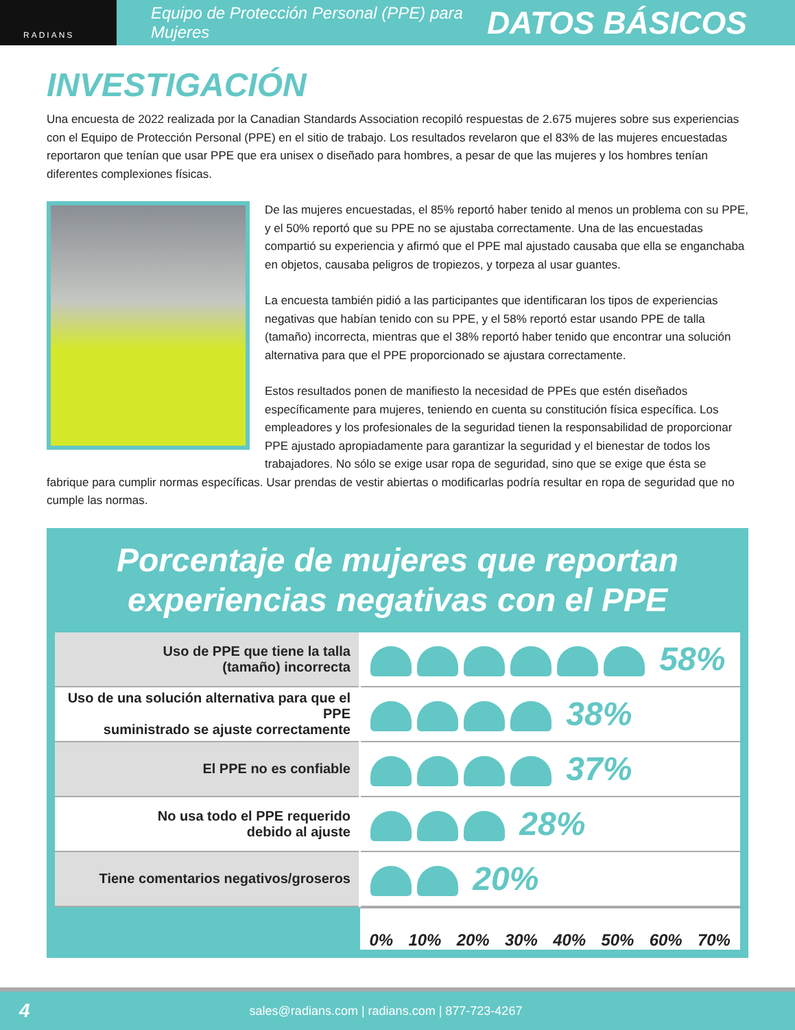RADIANS
Equipo de Protección Personal (PPE) para Mujeres
DATOS BÁSICOS
INVESTIGACIÓN
Una encuesta de 2022 realizada por la Canadian Standards Association recopiló respuestas de 2.675 mujeres sobre sus experiencias con el Equipo de Protección Personal (PPE) en el sitio de trabajo. Los resultados revelaron que el 83% de las mujeres encuestadas reportaron que tenían que usar PPE que era unisex o diseñado para hombres, a pesar de que las mujeres y los hombres tenían diferentes complexiones físicas.
De las mujeres encuestadas, el 85% reportó haber tenido al menos un problema con su PPE, y el 50% reportó que su PPE no se ajustaba correctamente. Una de las encuestadas compartió su experiencia y afirmó que el PPE mal ajustado causaba que ella se enganchaba en objetos, causaba peligros de tropiezos, y torpeza al usar guantes.
La encuesta también pidió a las participantes que identificaran los tipos de experiencias negativas que habían tenido con su PPE, y el 58% reportó estar usando PPE de talla (tamaño) incorrecta, mientras que el 38% reportó haber tenido que encontrar una solución alternativa para que el PPE proporcionado se ajustara correctamente.
Estos resultados ponen de manifiesto la necesidad de PPEs que estén diseñados específicamente para mujeres, teniendo en cuenta su constitución física específica. Los empleadores y los profesionales de la seguridad tienen la responsabilidad de proporcionar PPE ajustado apropiadamente para garantizar la seguridad y el bienestar de todos los trabajadores. No sólo se exige usar ropa de seguridad, sino que se exige que ésta se fabrique para cumplir normas específicas. Usar prendas de vestir abiertas o modificarlas podría resultar en ropa de seguridad que no cumple las normas.
Porcentaje de mujeres que reportan experiencias negativas con el PPE
| Uso de PPE que tiene la talla (tamaño) incorrecta | 58% |
| Uso de una solución alternativa para que el PPE suministrado se ajuste correctamente | 38% |
| El PPE no es confiable | 37% |
| No usa todo el PPE requerido debido al ajuste | 28% |
| Tiene comentarios negativos/groseros | 20% |
| | 0% 10% 20% 30% 40% 50% 60% 70% |
4 sales@radians.com | radians.com | 877-723-4267